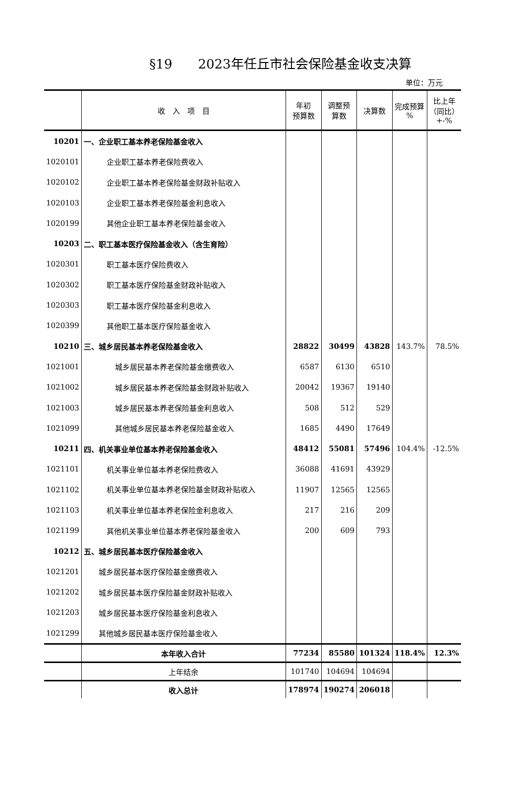§19　　2023年任丘市社会保险基金收支决算
单位：万元
| | 收 入 项 目 | 年初 预算数 | 调整预 算数 | 决算数 | 完成预算 % | 比上年 （同比） +-% |
| --- | --- | --- | --- | --- | --- | --- |
| 10201 | 一、企业职工基本养老保险基金收入 | | | | | |
| 1020101 | 企业职工基本养老保险费收入 | | | | | |
| 1020102 | 企业职工基本养老保险基金财政补贴收入 | | | | | |
| 1020103 | 企业职工基本养老保险基金利息收入 | | | | | |
| 1020199 | 其他企业职工基本养老保险基金收入 | | | | | |
| 10203 | 二、职工基本医疗保险基金收入（含生育险） | | | | | |
| 1020301 | 职工基本医疗保险费收入 | | | | | |
| 1020302 | 职工基本医疗保险基金财政补贴收入 | | | | | |
| 1020303 | 职工基本医疗保险基金利息收入 | | | | | |
| 1020399 | 其他职工基本医疗保险基金收入 | | | | | |
| 10210 | 三、城乡居民基本养老保险基金收入 | 28822 | 30499 | 43828 | 143.7% | 78.5% |
| 1021001 | 城乡居民基本养老保险基金缴费收入 | 6587 | 6130 | 6510 | | |
| 1021002 | 城乡居民基本养老保险基金财政补贴收入 | 20042 | 19367 | 19140 | | |
| 1021003 | 城乡居民基本养老保险基金利息收入 | 508 | 512 | 529 | | |
| 1021099 | 其他城乡居民基本养老保险基金收入 | 1685 | 4490 | 17649 | | |
| 10211 | 四、机关事业单位基本养老保险基金收入 | 48412 | 55081 | 57496 | 104.4% | -12.5% |
| 1021101 | 机关事业单位基本养老保险费收入 | 36088 | 41691 | 43929 | | |
| 1021102 | 机关事业单位基本养老保险基金财政补贴收入 | 11907 | 12565 | 12565 | | |
| 1021103 | 机关事业单位基本养老保险金利息收入 | 217 | 216 | 209 | | |
| 1021199 | 其他机关事业单位基本养老保险基金收入 | 200 | 609 | 793 | | |
| 10212 | 五、城乡居民基本医疗保险基金收入 | | | | | |
| 1021201 | 城乡居民基本医疗保险基金缴费收入 | | | | | |
| 1021202 | 城乡居民基本医疗保险基金财政补贴收入 | | | | | |
| 1021203 | 城乡居民基本医疗保险基金利息收入 | | | | | |
| 1021299 | 其他城乡居民基本医疗保险基金收入 | | | | | |
| | 本年收入合计 | 77234 | 85580 | 101324 | 118.4% | 12.3% |
| | 上年结余 | 101740 | 104694 | 104694 | | |
| | 收入总计 | 178974 | 190274 | 206018 | | |